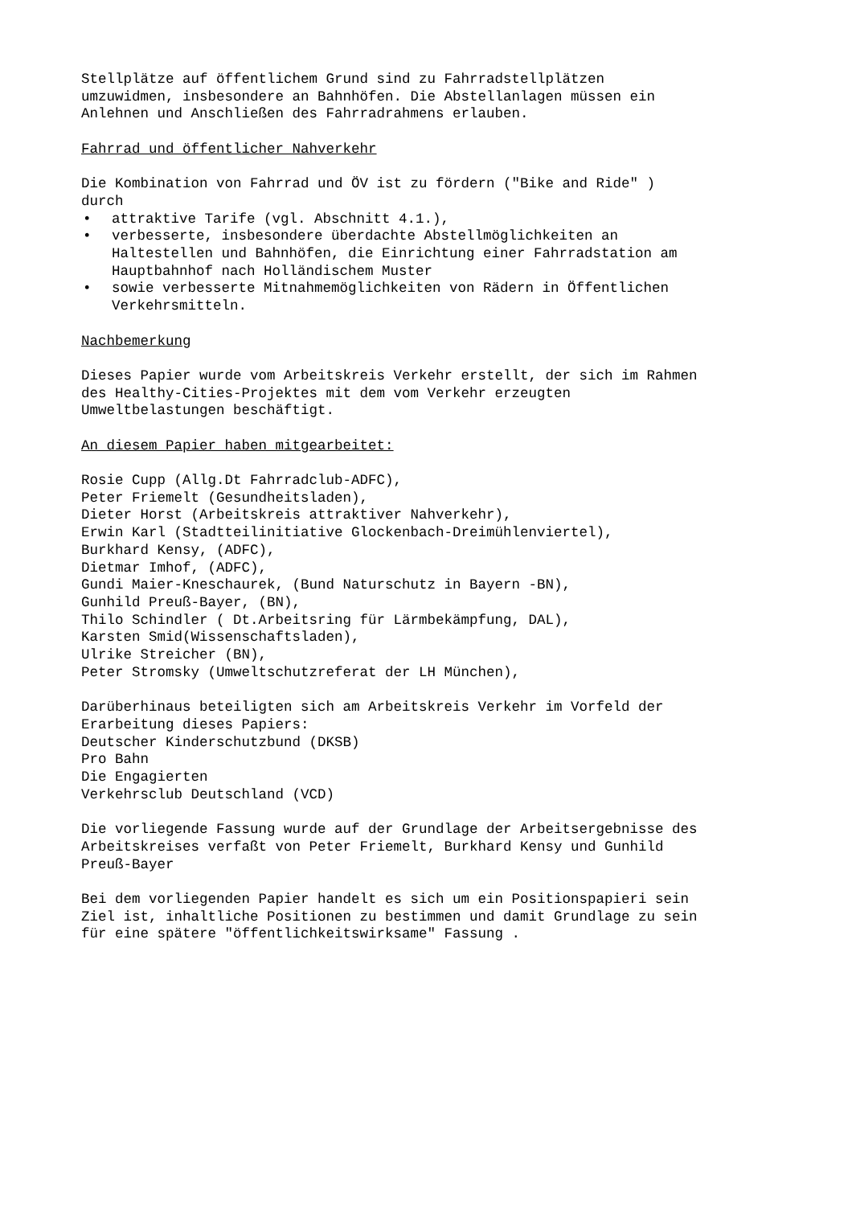Stellplätze auf öffentlichem Grund sind zu Fahrradstellplätzen
umzuwidmen, insbesondere an Bahnhöfen. Die Abstellanlagen müssen ein
Anlehnen und Anschließen des Fahrradrahmens erlauben.
Fahrrad und öffentlicher Nahverkehr
Die Kombination von Fahrrad und ÖV ist zu fördern ("Bike and Ride" )
durch
• attraktive Tarife (vgl. Abschnitt 4.1.),
• verbesserte, insbesondere überdachte Abstellmöglichkeiten an
Haltestellen und Bahnhöfen, die Einrichtung einer Fahrradstation am
Hauptbahnhof nach Holländischem Muster
• sowie verbesserte Mitnahmemöglichkeiten von Rädern in Öffentlichen
Verkehrsmitteln.
Nachbemerkung
Dieses Papier wurde vom Arbeitskreis Verkehr erstellt, der sich im Rahmen
des Healthy-Cities-Projektes mit dem vom Verkehr erzeugten
Umweltbelastungen beschäftigt.
An diesem Papier haben mitgearbeitet:
Rosie Cupp (Allg.Dt Fahrradclub-ADFC),
Peter Friemelt (Gesundheitsladen),
Dieter Horst (Arbeitskreis attraktiver Nahverkehr),
Erwin Karl (Stadtteilinitiative Glockenbach-Dreimühlenviertel),
Burkhard Kensy, (ADFC),
Dietmar Imhof, (ADFC),
Gundi Maier-Kneschaurek, (Bund Naturschutz in Bayern -BN),
Gunhild Preuß-Bayer, (BN),
Thilo Schindler ( Dt.Arbeitsring für Lärmbekämpfung, DAL),
Karsten Smid(Wissenschaftsladen),
Ulrike Streicher (BN),
Peter Stromsky (Umweltschutzreferat der LH München),
Darüberhinaus beteiligten sich am Arbeitskreis Verkehr im Vorfeld der
Erarbeitung dieses Papiers:
Deutscher Kinderschutzbund (DKSB)
Pro Bahn
Die Engagierten
Verkehrsclub Deutschland (VCD)
Die vorliegende Fassung wurde auf der Grundlage der Arbeitsergebnisse des
Arbeitskreises verfaßt von Peter Friemelt, Burkhard Kensy und Gunhild
Preuß-Bayer
Bei dem vorliegenden Papier handelt es sich um ein Positionspapieri sein
Ziel ist, inhaltliche Positionen zu bestimmen und damit Grundlage zu sein
für eine spätere "öffentlichkeitswirksame" Fassung .